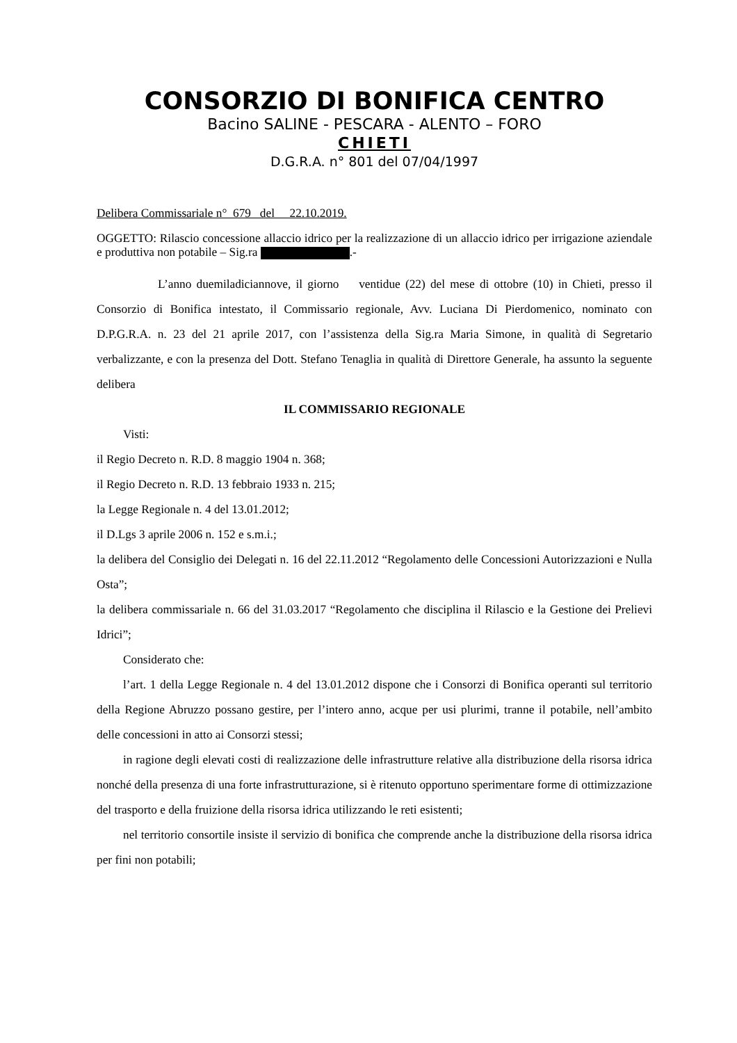CONSORZIO DI BONIFICA CENTRO
Bacino SALINE - PESCARA - ALENTO – FORO
CHIETI
D.G.R.A. n° 801 del 07/04/1997
Delibera Commissariale n° 679 del 22.10.2019.
OGGETTO: Rilascio concessione allaccio idrico per la realizzazione di un allaccio idrico per irrigazione aziendale e produttiva non potabile – Sig.ra .-
L’anno duemiladiciannove, il giorno ventidue (22) del mese di ottobre (10) in Chieti, presso il Consorzio di Bonifica intestato, il Commissario regionale, Avv. Luciana Di Pierdomenico, nominato con D.P.G.R.A. n. 23 del 21 aprile 2017, con l’assistenza della Sig.ra Maria Simone, in qualità di Segretario verbalizzante, e con la presenza del Dott. Stefano Tenaglia in qualità di Direttore Generale, ha assunto la seguente delibera
IL COMMISSARIO REGIONALE
Visti:
il Regio Decreto n. R.D. 8 maggio 1904 n. 368;
il Regio Decreto n. R.D. 13 febbraio 1933 n. 215;
la Legge Regionale n. 4 del 13.01.2012;
il D.Lgs 3 aprile 2006 n. 152 e s.m.i.;
la delibera del Consiglio dei Delegati n. 16 del 22.11.2012 “Regolamento delle Concessioni Autorizzazioni e Nulla Osta”;
la delibera commissariale n. 66 del 31.03.2017 “Regolamento che disciplina il Rilascio e la Gestione dei Prelievi Idrici”;
Considerato che:
l’art. 1 della Legge Regionale n. 4 del 13.01.2012 dispone che i Consorzi di Bonifica operanti sul territorio della Regione Abruzzo possano gestire, per l’intero anno, acque per usi plurimi, tranne il potabile, nell’ambito delle concessioni in atto ai Consorzi stessi;
in ragione degli elevati costi di realizzazione delle infrastrutture relative alla distribuzione della risorsa idrica nonché della presenza di una forte infrastrutturazione, si è ritenuto opportuno sperimentare forme di ottimizzazione del trasporto e della fruizione della risorsa idrica utilizzando le reti esistenti;
nel territorio consortile insiste il servizio di bonifica che comprende anche la distribuzione della risorsa idrica per fini non potabili;